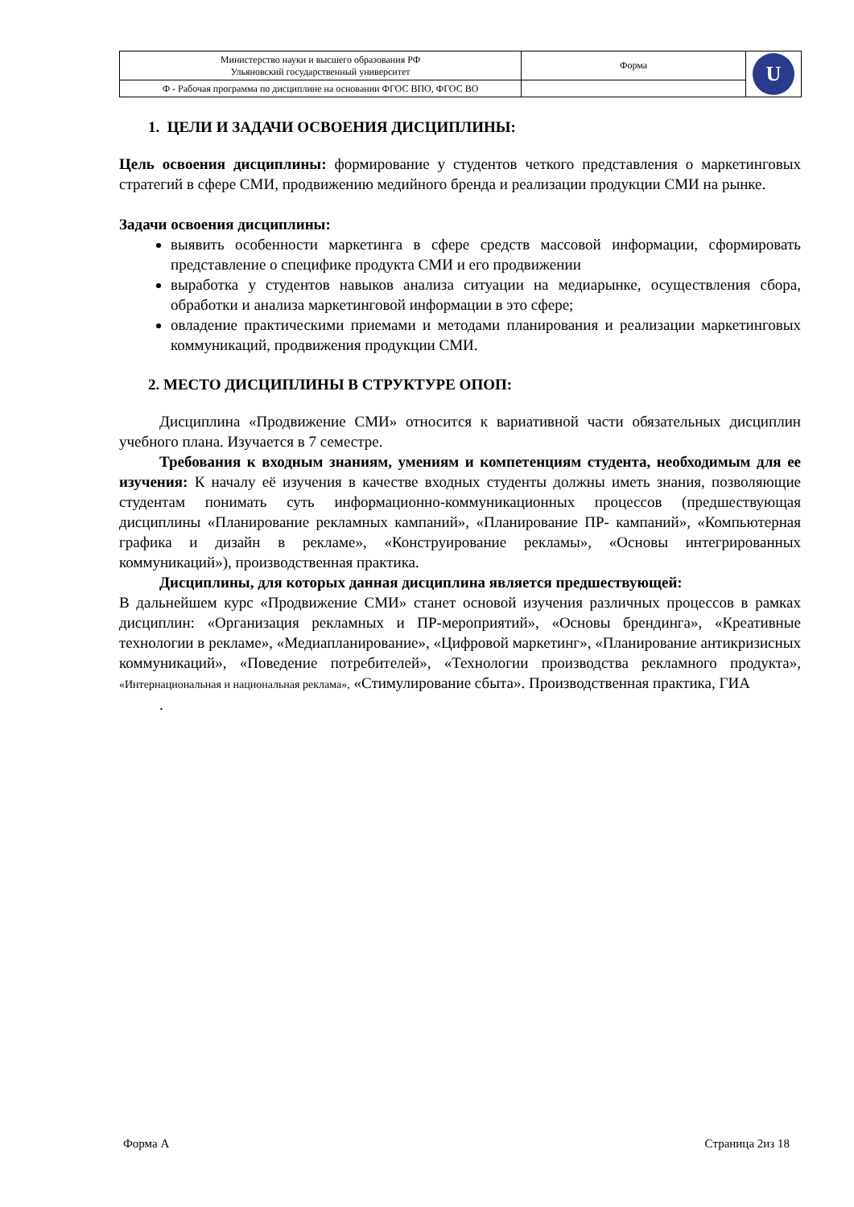| Министерство науки и высшего образования РФ Ульяновский государственный университет | Форма | U |
| Ф - Рабочая программа по дисциплине на основании ФГОС ВПО, ФГОС ВО | | |
1. ЦЕЛИ И ЗАДАЧИ ОСВОЕНИЯ ДИСЦИПЛИНЫ:
Цель освоения дисциплины: формирование у студентов четкого представления о маркетинговых стратегий в сфере СМИ, продвижению медийного бренда и реализации продукции СМИ на рынке.
Задачи освоения дисциплины:
выявить особенности маркетинга в сфере средств массовой информации, сформировать представление о специфике продукта СМИ и его продвижении
выработка у студентов навыков анализа ситуации на медиарынке, осуществления сбора, обработки и анализа маркетинговой информации в это сфере;
овладение практическими приемами и методами планирования и реализации маркетинговых коммуникаций, продвижения продукции СМИ.
2. МЕСТО ДИСЦИПЛИНЫ В СТРУКТУРЕ ОПОП:
Дисциплина «Продвижение СМИ» относится к вариативной части обязательных дисциплин учебного плана. Изучается в 7 семестре.
Требования к входным знаниям, умениям и компетенциям студента, необходимым для ее изучения: К началу её изучения в качестве входных студенты должны иметь знания, позволяющие студентам понимать суть информационно-коммуникационных процессов (предшествующая дисциплины «Планирование рекламных кампаний», «Планирование ПР- кампаний», «Компьютерная графика и дизайн в рекламе», «Конструирование рекламы», «Основы интегрированных коммуникаций»), производственная практика.
Дисциплины, для которых данная дисциплина является предшествующей:
В дальнейшем курс «Продвижение СМИ» станет основой изучения различных процессов в рамках дисциплин: «Организация рекламных и ПР-мероприятий», «Основы брендинга», «Креативные технологии в рекламе», «Медиапланирование», «Цифровой маркетинг», «Планирование антикризисных коммуникаций», «Поведение потребителей», «Технологии производства рекламного продукта», «Интернациональная и национальная реклама», «Стимулирование сбыта». Производственная практика, ГИА
.
Форма А Страница 2из 18